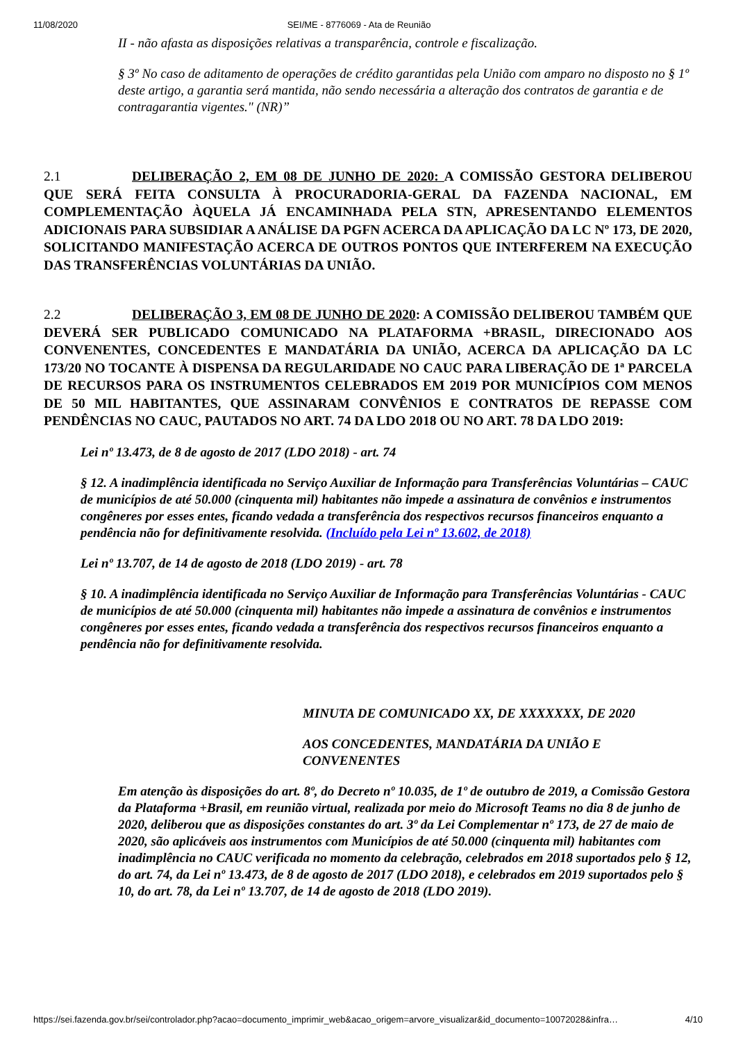11/08/2020 SEI/ME - 8776069 - Ata de Reunião
II - não afasta as disposições relativas a transparência, controle e fiscalização.
§ 3º No caso de aditamento de operações de crédito garantidas pela União com amparo no disposto no § 1º deste artigo, a garantia será mantida, não sendo necessária a alteração dos contratos de garantia e de contragarantia vigentes." (NR)”
2.1 DELIBERAÇÃO 2, EM 08 DE JUNHO DE 2020: A COMISSÃO GESTORA DELIBEROU QUE SERÁ FEITA CONSULTA À PROCURADORIA-GERAL DA FAZENDA NACIONAL, EM COMPLEMENTAÇÃO ÀQUELA JÁ ENCAMINHADA PELA STN, APRESENTANDO ELEMENTOS ADICIONAIS PARA SUBSIDIAR A ANÁLISE DA PGFN ACERCA DA APLICAÇÃO DA LC Nº 173, DE 2020, SOLICITANDO MANIFESTAÇÃO ACERCA DE OUTROS PONTOS QUE INTERFEREM NA EXECUÇÃO DAS TRANSFERÊNCIAS VOLUNTÁRIAS DA UNIÃO.
2.2 DELIBERAÇÃO 3, EM 08 DE JUNHO DE 2020: A COMISSÃO DELIBEROU TAMBÉM QUE DEVERÁ SER PUBLICADO COMUNICADO NA PLATAFORMA +BRASIL, DIRECIONADO AOS CONVENENTES, CONCEDENTES E MANDATÁRIA DA UNIÃO, ACERCA DA APLICAÇÃO DA LC 173/20 NO TOCANTE À DISPENSA DA REGULARIDADE NO CAUC PARA LIBERAÇÃO DE 1ª PARCELA DE RECURSOS PARA OS INSTRUMENTOS CELEBRADOS EM 2019 POR MUNICÍPIOS COM MENOS DE 50 MIL HABITANTES, QUE ASSINARAM CONVÊNIOS E CONTRATOS DE REPASSE COM PENDÊNCIAS NO CAUC, PAUTADOS NO ART. 74 DA LDO 2018 OU NO ART. 78 DA LDO 2019:
Lei nº 13.473, de 8 de agosto de 2017 (LDO 2018) - art. 74
§ 12. A inadimplência identificada no Serviço Auxiliar de Informação para Transferências Voluntárias – CAUC de municípios de até 50.000 (cinquenta mil) habitantes não impede a assinatura de convênios e instrumentos congêneres por esses entes, ficando vedada a transferência dos respectivos recursos financeiros enquanto a pendência não for definitivamente resolvida. (Incluído pela Lei nº 13.602, de 2018)
Lei nº 13.707, de 14 de agosto de 2018 (LDO 2019) - art. 78
§ 10. A inadimplência identificada no Serviço Auxiliar de Informação para Transferências Voluntárias - CAUC de municípios de até 50.000 (cinquenta mil) habitantes não impede a assinatura de convênios e instrumentos congêneres por esses entes, ficando vedada a transferência dos respectivos recursos financeiros enquanto a pendência não for definitivamente resolvida.
MINUTA DE COMUNICADO XX, DE XXXXXXX, DE 2020
AOS CONCEDENTES, MANDATÁRIA DA UNIÃO E CONVENENTES
Em atenção às disposições do art. 8º, do Decreto nº 10.035, de 1º de outubro de 2019, a Comissão Gestora da Plataforma +Brasil, em reunião virtual, realizada por meio do Microsoft Teams no dia 8 de junho de 2020, deliberou que as disposições constantes do art. 3º da Lei Complementar nº 173, de 27 de maio de 2020, são aplicáveis aos instrumentos com Municípios de até 50.000 (cinquenta mil) habitantes com inadimplência no CAUC verificada no momento da celebração, celebrados em 2018 suportados pelo § 12, do art. 74, da Lei nº 13.473, de 8 de agosto de 2017 (LDO 2018), e celebrados em 2019 suportados pelo § 10, do art. 78, da Lei nº 13.707, de 14 de agosto de 2018 (LDO 2019).
https://sei.fazenda.gov.br/sei/controlador.php?acao=documento_imprimir_web&acao_origem=arvore_visualizar&id_documento=10072028&infra… 4/10